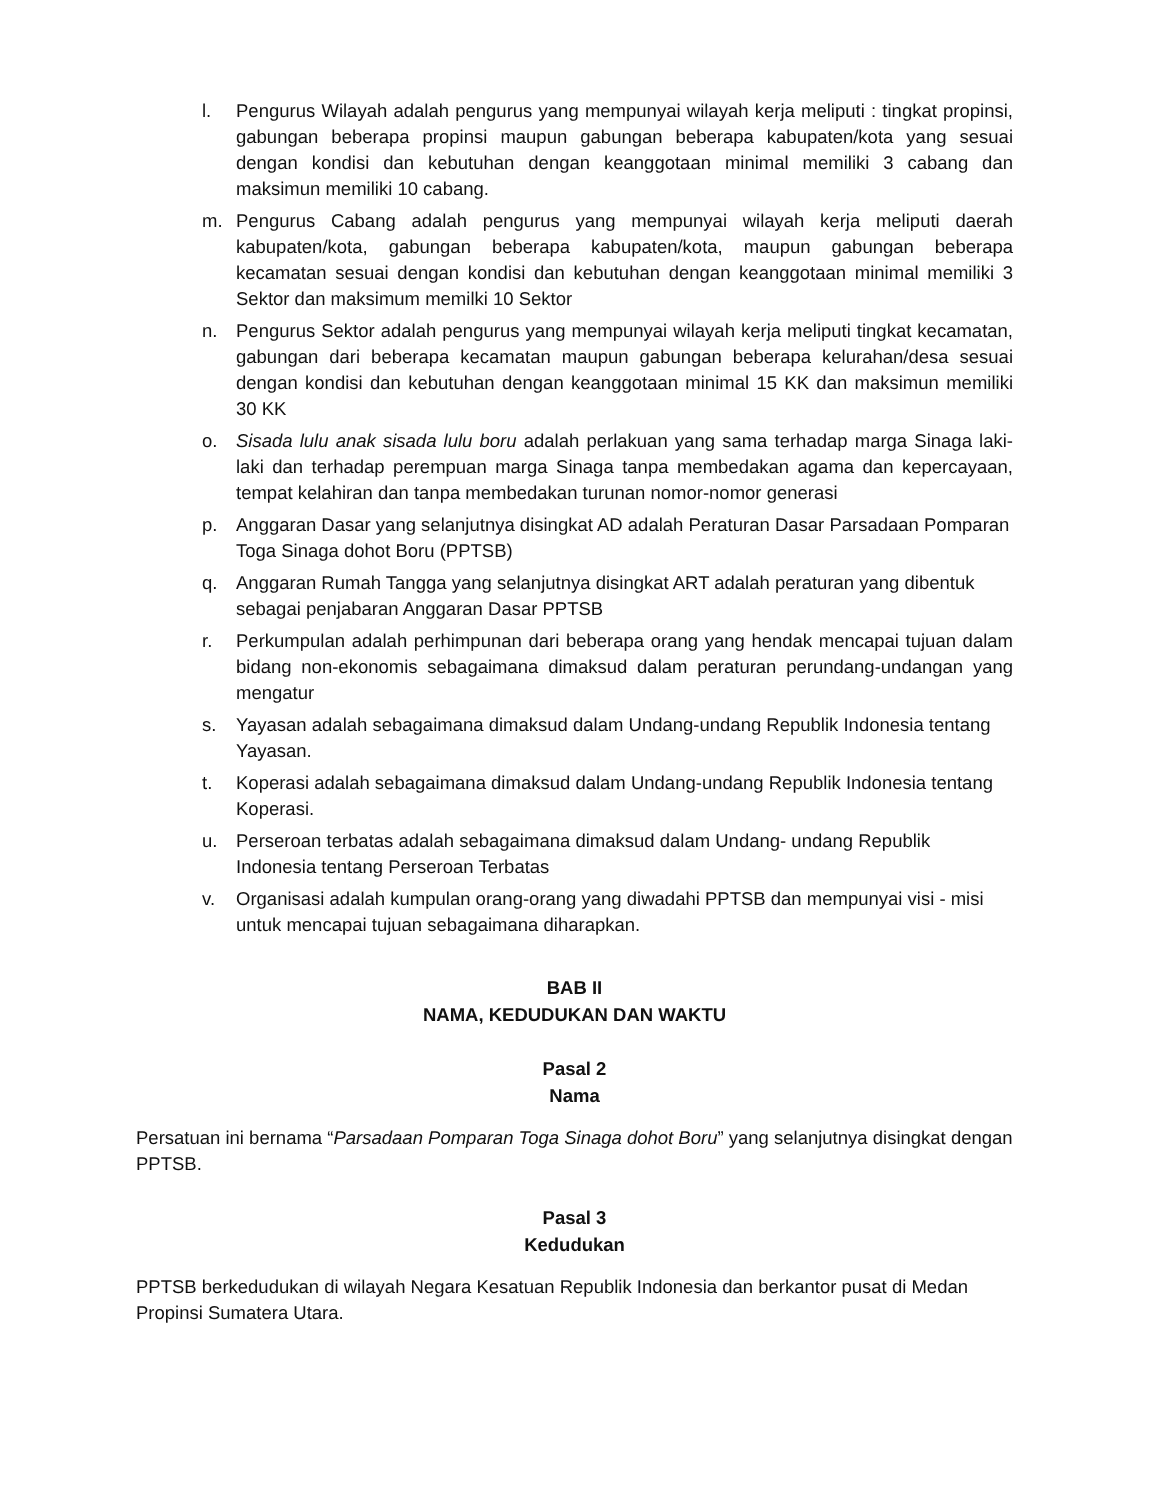l. Pengurus Wilayah adalah pengurus yang mempunyai wilayah kerja meliputi : tingkat propinsi, gabungan beberapa propinsi maupun gabungan beberapa kabupaten/kota yang sesuai dengan kondisi dan kebutuhan dengan keanggotaan minimal memiliki 3 cabang dan maksimun memiliki 10 cabang.
m. Pengurus Cabang adalah pengurus yang mempunyai wilayah kerja meliputi daerah kabupaten/kota, gabungan beberapa kabupaten/kota, maupun gabungan beberapa kecamatan sesuai dengan kondisi dan kebutuhan dengan keanggotaan minimal memiliki 3 Sektor dan maksimum memilki 10 Sektor
n. Pengurus Sektor adalah pengurus yang mempunyai wilayah kerja meliputi tingkat kecamatan, gabungan dari beberapa kecamatan maupun gabungan beberapa kelurahan/desa sesuai dengan kondisi dan kebutuhan dengan keanggotaan minimal 15 KK dan maksimun memiliki 30 KK
o. Sisada lulu anak sisada lulu boru adalah perlakuan yang sama terhadap marga Sinaga laki-laki dan terhadap perempuan marga Sinaga tanpa membedakan agama dan kepercayaan, tempat kelahiran dan tanpa membedakan turunan nomor-nomor generasi
p. Anggaran Dasar yang selanjutnya disingkat AD adalah Peraturan Dasar Parsadaan Pomparan Toga Sinaga dohot Boru (PPTSB)
q. Anggaran Rumah Tangga yang selanjutnya disingkat ART adalah peraturan yang dibentuk sebagai penjabaran Anggaran Dasar PPTSB
r. Perkumpulan adalah perhimpunan dari beberapa orang yang hendak mencapai tujuan dalam bidang non-ekonomis sebagaimana dimaksud dalam peraturan perundang-undangan yang mengatur
s. Yayasan adalah sebagaimana dimaksud dalam Undang-undang Republik Indonesia tentang Yayasan.
t. Koperasi adalah sebagaimana dimaksud dalam Undang-undang Republik Indonesia tentang Koperasi.
u. Perseroan terbatas adalah sebagaimana dimaksud dalam Undang- undang Republik Indonesia tentang Perseroan Terbatas
v. Organisasi adalah kumpulan orang-orang yang diwadahi PPTSB dan mempunyai visi - misi untuk mencapai tujuan sebagaimana diharapkan.
BAB II
NAMA, KEDUDUKAN DAN WAKTU
Pasal 2
Nama
Persatuan ini bernama “Parsadaan Pomparan Toga Sinaga dohot Boru” yang selanjutnya disingkat dengan PPTSB.
Pasal 3
Kedudukan
PPTSB berkedudukan di wilayah Negara Kesatuan Republik Indonesia dan berkantor pusat di Medan Propinsi Sumatera Utara.